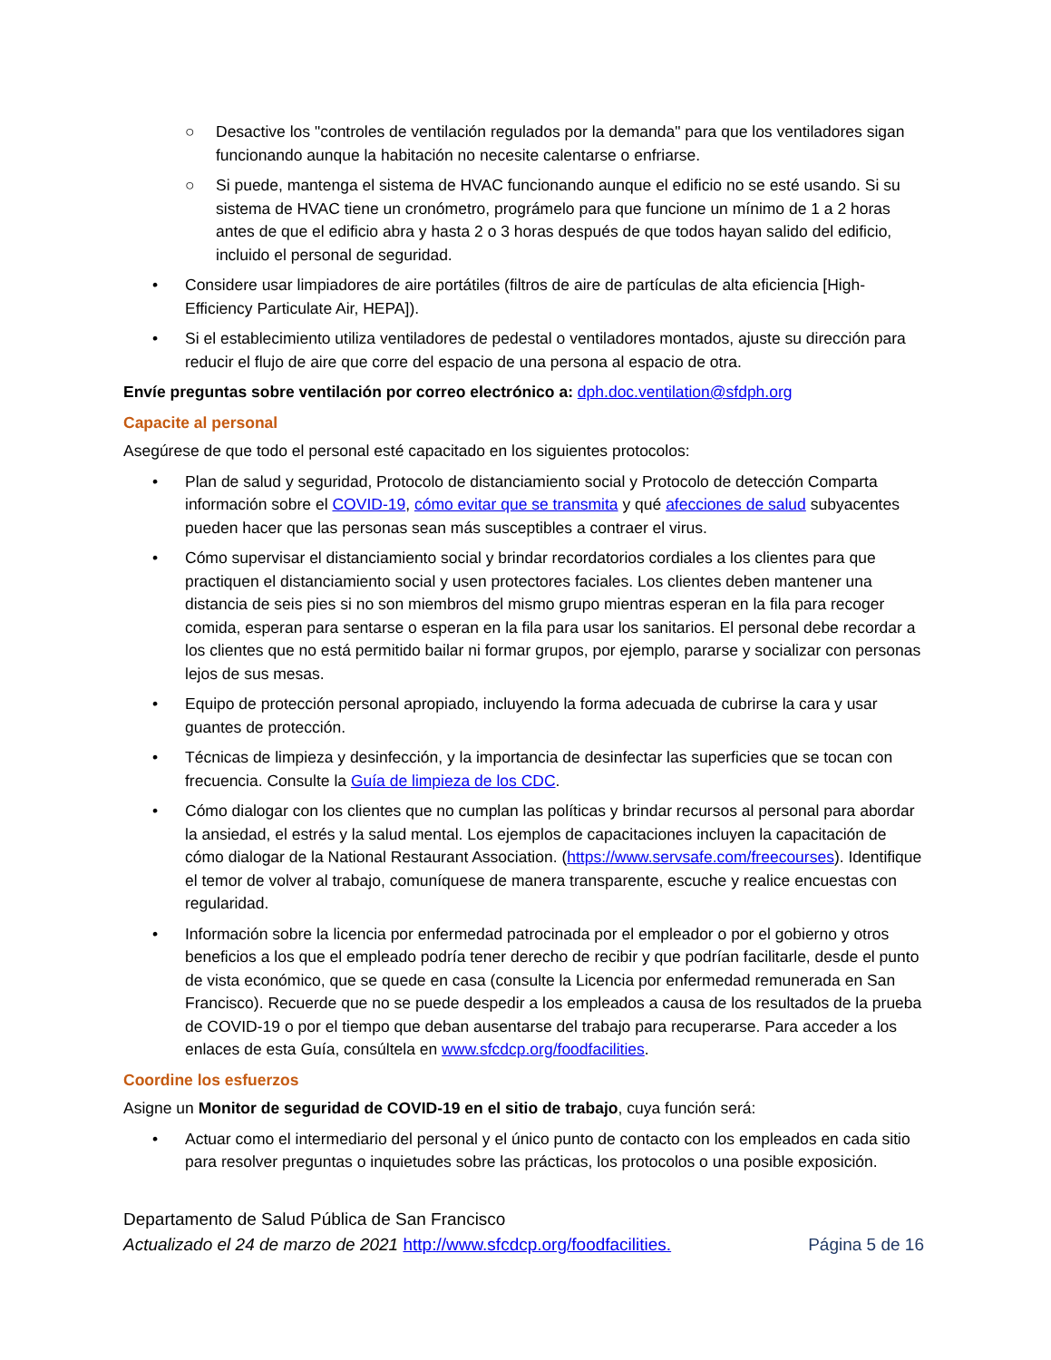○ Desactive los "controles de ventilación regulados por la demanda" para que los ventiladores sigan funcionando aunque la habitación no necesite calentarse o enfriarse.
○ Si puede, mantenga el sistema de HVAC funcionando aunque el edificio no se esté usando. Si su sistema de HVAC tiene un cronómetro, prográmelo para que funcione un mínimo de 1 a 2 horas antes de que el edificio abra y hasta 2 o 3 horas después de que todos hayan salido del edificio, incluido el personal de seguridad.
• Considere usar limpiadores de aire portátiles (filtros de aire de partículas de alta eficiencia [High-Efficiency Particulate Air, HEPA]).
• Si el establecimiento utiliza ventiladores de pedestal o ventiladores montados, ajuste su dirección para reducir el flujo de aire que corre del espacio de una persona al espacio de otra.
Envíe preguntas sobre ventilación por correo electrónico a: dph.doc.ventilation@sfdph.org
Capacite al personal
Asegúrese de que todo el personal esté capacitado en los siguientes protocolos:
• Plan de salud y seguridad, Protocolo de distanciamiento social y Protocolo de detección Comparta información sobre el COVID-19, cómo evitar que se transmita y qué afecciones de salud subyacentes pueden hacer que las personas sean más susceptibles a contraer el virus.
• Cómo supervisar el distanciamiento social y brindar recordatorios cordiales a los clientes para que practiquen el distanciamiento social y usen protectores faciales. Los clientes deben mantener una distancia de seis pies si no son miembros del mismo grupo mientras esperan en la fila para recoger comida, esperan para sentarse o esperan en la fila para usar los sanitarios. El personal debe recordar a los clientes que no está permitido bailar ni formar grupos, por ejemplo, pararse y socializar con personas lejos de sus mesas.
• Equipo de protección personal apropiado, incluyendo la forma adecuada de cubrirse la cara y usar guantes de protección.
• Técnicas de limpieza y desinfección, y la importancia de desinfectar las superficies que se tocan con frecuencia. Consulte la Guía de limpieza de los CDC.
• Cómo dialogar con los clientes que no cumplan las políticas y brindar recursos al personal para abordar la ansiedad, el estrés y la salud mental. Los ejemplos de capacitaciones incluyen la capacitación de cómo dialogar de la National Restaurant Association. (https://www.servsafe.com/freecourses). Identifique el temor de volver al trabajo, comuníquese de manera transparente, escuche y realice encuestas con regularidad.
• Información sobre la licencia por enfermedad patrocinada por el empleador o por el gobierno y otros beneficios a los que el empleado podría tener derecho de recibir y que podrían facilitarle, desde el punto de vista económico, que se quede en casa (consulte la Licencia por enfermedad remunerada en San Francisco). Recuerde que no se puede despedir a los empleados a causa de los resultados de la prueba de COVID-19 o por el tiempo que deban ausentarse del trabajo para recuperarse. Para acceder a los enlaces de esta Guía, consúltela en www.sfcdcp.org/foodfacilities.
Coordine los esfuerzos
Asigne un Monitor de seguridad de COVID-19 en el sitio de trabajo, cuya función será:
• Actuar como el intermediario del personal y el único punto de contacto con los empleados en cada sitio para resolver preguntas o inquietudes sobre las prácticas, los protocolos o una posible exposición.
Departamento de Salud Pública de San Francisco
Actualizado el 24 de marzo de 2021 http://www.sfcdcp.org/foodfacilities. Página 5 de 16